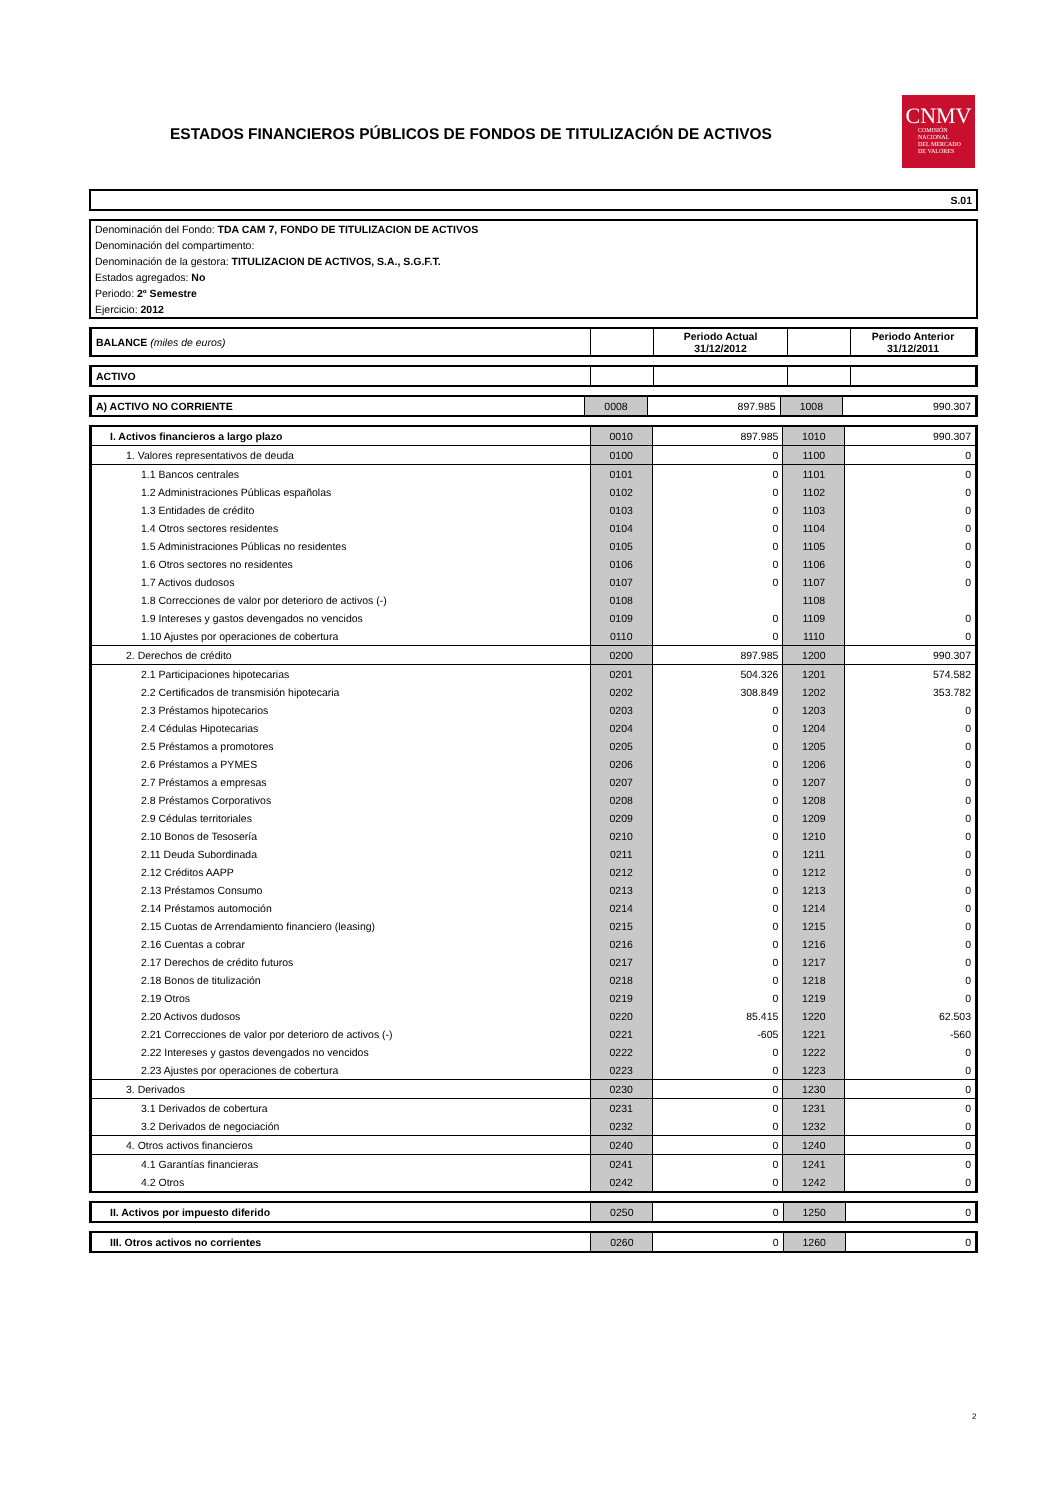ESTADOS FINANCIEROS PÚBLICOS DE FONDOS DE TITULIZACIÓN DE ACTIVOS
CNMV
COMISIÓN
NACIONAL
DEL MERCADO
DE VALORES
S.01
| Denominación del Fondo: TDA CAM 7, FONDO DE TITULIZACION DE ACTIVOS |
| Denominación del compartimento: |
| Denominación de la gestora: TITULIZACION DE ACTIVOS, S.A., S.G.F.T. |
| Estados agregados: No |
| Periodo: 2º Semestre |
| Ejercicio: 2012 |
| BALANCE (miles de euros) | | Periodo Actual 31/12/2012 | | Periodo Anterior 31/12/2011 |
| ACTIVO | | | | |
| A) ACTIVO NO CORRIENTE | 0008 | 897.985 | 1008 | 990.307 |
| I. Activos financieros a largo plazo | 0010 | 897.985 | 1010 | 990.307 |
| 1. Valores representativos de deuda | 0100 | 0 | 1100 | 0 |
| 1.1 Bancos centrales | 0101 | 0 | 1101 | 0 |
| 1.2 Administraciones Públicas españolas | 0102 | 0 | 1102 | 0 |
| 1.3 Entidades de crédito | 0103 | 0 | 1103 | 0 |
| 1.4 Otros sectores residentes | 0104 | 0 | 1104 | 0 |
| 1.5 Administraciones Públicas no residentes | 0105 | 0 | 1105 | 0 |
| 1.6 Otros sectores no residentes | 0106 | 0 | 1106 | 0 |
| 1.7 Activos dudosos | 0107 | 0 | 1107 | 0 |
| 1.8 Correcciones de valor por deterioro de activos (-) | 0108 | | 1108 | |
| 1.9 Intereses y gastos devengados no vencidos | 0109 | 0 | 1109 | 0 |
| 1.10 Ajustes por operaciones de cobertura | 0110 | 0 | 1110 | 0 |
| 2. Derechos de crédito | 0200 | 897.985 | 1200 | 990.307 |
| 2.1 Participaciones hipotecarias | 0201 | 504.326 | 1201 | 574.582 |
| 2.2 Certificados de transmisión hipotecaria | 0202 | 308.849 | 1202 | 353.782 |
| 2.3 Préstamos hipotecarios | 0203 | 0 | 1203 | 0 |
| 2.4 Cédulas Hipotecarias | 0204 | 0 | 1204 | 0 |
| 2.5 Préstamos a promotores | 0205 | 0 | 1205 | 0 |
| 2.6 Préstamos a PYMES | 0206 | 0 | 1206 | 0 |
| 2.7 Préstamos a empresas | 0207 | 0 | 1207 | 0 |
| 2.8 Préstamos Corporativos | 0208 | 0 | 1208 | 0 |
| 2.9 Cédulas territoriales | 0209 | 0 | 1209 | 0 |
| 2.10 Bonos de Tesosería | 0210 | 0 | 1210 | 0 |
| 2.11 Deuda Subordinada | 0211 | 0 | 1211 | 0 |
| 2.12 Créditos AAPP | 0212 | 0 | 1212 | 0 |
| 2.13 Préstamos Consumo | 0213 | 0 | 1213 | 0 |
| 2.14 Préstamos automoción | 0214 | 0 | 1214 | 0 |
| 2.15 Cuotas de Arrendamiento financiero (leasing) | 0215 | 0 | 1215 | 0 |
| 2.16 Cuentas a cobrar | 0216 | 0 | 1216 | 0 |
| 2.17 Derechos de crédito futuros | 0217 | 0 | 1217 | 0 |
| 2.18 Bonos de titulización | 0218 | 0 | 1218 | 0 |
| 2.19 Otros | 0219 | 0 | 1219 | 0 |
| 2.20 Activos dudosos | 0220 | 85.415 | 1220 | 62.503 |
| 2.21 Correcciones de valor por deterioro de activos (-) | 0221 | -605 | 1221 | -560 |
| 2.22 Intereses y gastos devengados no vencidos | 0222 | 0 | 1222 | 0 |
| 2.23 Ajustes por operaciones de cobertura | 0223 | 0 | 1223 | 0 |
| 3. Derivados | 0230 | 0 | 1230 | 0 |
| 3.1 Derivados de cobertura | 0231 | 0 | 1231 | 0 |
| 3.2 Derivados de negociación | 0232 | 0 | 1232 | 0 |
| 4. Otros activos financieros | 0240 | 0 | 1240 | 0 |
| 4.1 Garantías financieras | 0241 | 0 | 1241 | 0 |
| 4.2 Otros | 0242 | 0 | 1242 | 0 |
| II. Activos por impuesto diferido | 0250 | 0 | 1250 | 0 |
| III. Otros activos no corrientes | 0260 | 0 | 1260 | 0 |
2